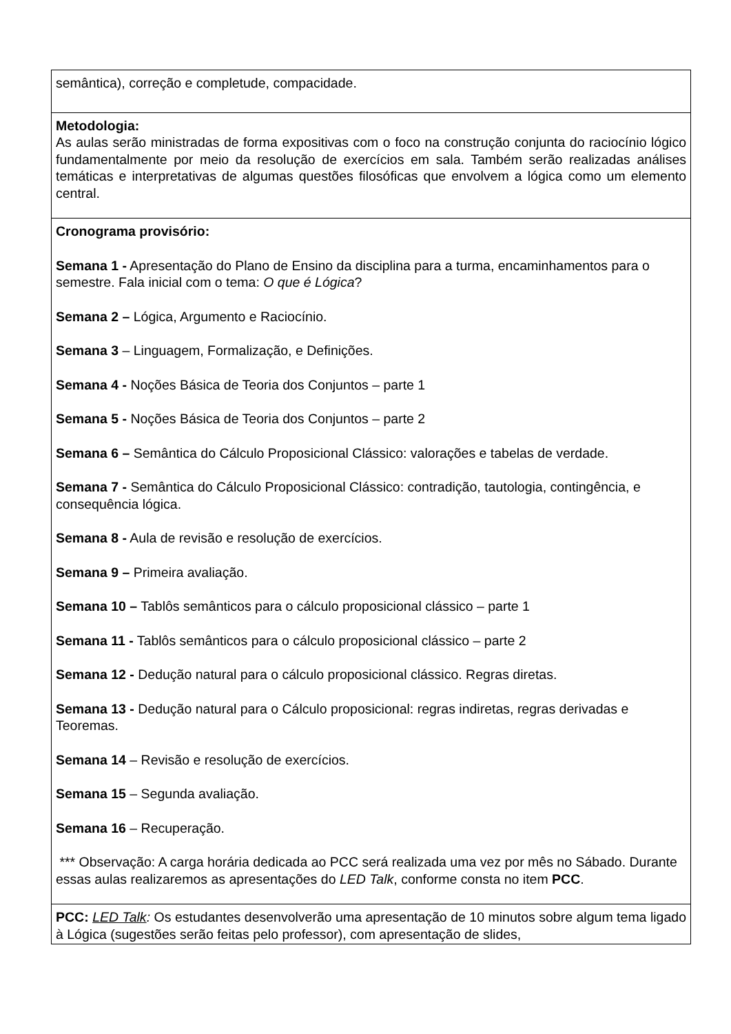semântica), correção e completude, compacidade.
Metodologia:
As aulas serão ministradas de forma expositivas com o foco na construção conjunta do raciocínio lógico fundamentalmente por meio da resolução de exercícios em sala. Também serão realizadas análises temáticas e interpretativas de algumas questões filosóficas que envolvem a lógica como um elemento central.
Cronograma provisório:
Semana 1 - Apresentação do Plano de Ensino da disciplina para a turma, encaminhamentos para o semestre. Fala inicial com o tema: O que é Lógica?
Semana 2 – Lógica, Argumento e Raciocínio.
Semana 3 – Linguagem, Formalização, e Definições.
Semana 4 - Noções Básica de Teoria dos Conjuntos – parte 1
Semana 5 - Noções Básica de Teoria dos Conjuntos – parte 2
Semana 6 – Semântica do Cálculo Proposicional Clássico: valorações e tabelas de verdade.
Semana 7 - Semântica do Cálculo Proposicional Clássico: contradição, tautologia, contingência, e consequência lógica.
Semana 8 - Aula de revisão e resolução de exercícios.
Semana 9 – Primeira avaliação.
Semana 10 – Tablôs semânticos para o cálculo proposicional clássico – parte 1
Semana 11 - Tablôs semânticos para o cálculo proposicional clássico – parte 2
Semana 12 - Dedução natural para o cálculo proposicional clássico. Regras diretas.
Semana 13 - Dedução natural para o Cálculo proposicional: regras indiretas, regras derivadas e Teoremas.
Semana 14 – Revisão e resolução de exercícios.
Semana 15 – Segunda avaliação.
Semana 16 – Recuperação.
*** Observação: A carga horária dedicada ao PCC será realizada uma vez por mês no Sábado. Durante essas aulas realizaremos as apresentações do LED Talk, conforme consta no item PCC.
PCC: LED Talk: Os estudantes desenvolverão uma apresentação de 10 minutos sobre algum tema ligado à Lógica (sugestões serão feitas pelo professor), com apresentação de slides,